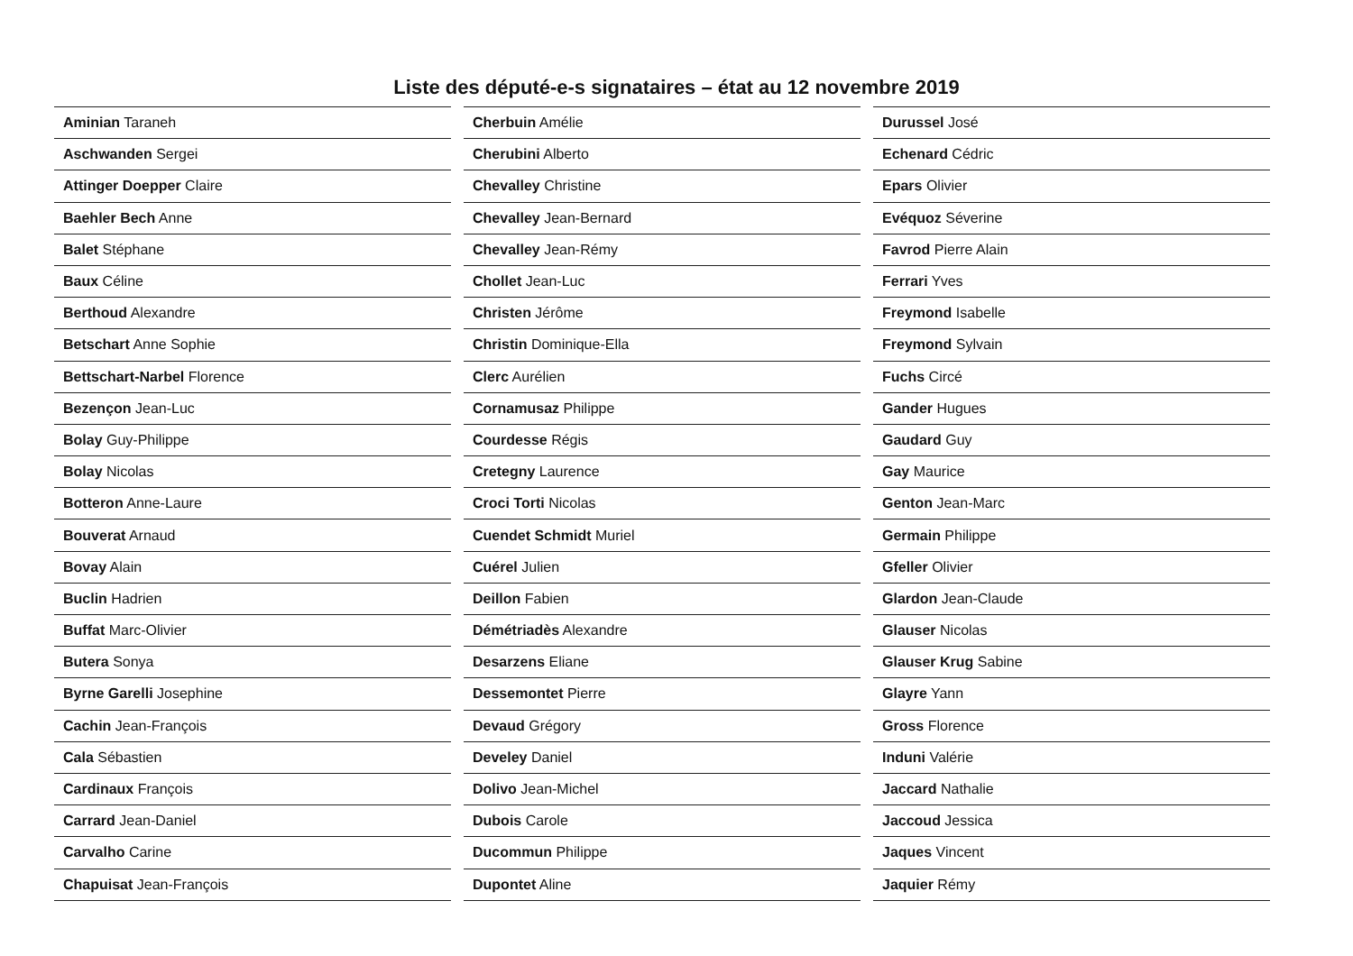Liste des député-e-s signataires – état au 12 novembre 2019
| Aminian Taraneh |
| Aschwanden Sergei |
| Attinger Doepper Claire |
| Baehler Bech Anne |
| Balet Stéphane |
| Baux Céline |
| Berthoud Alexandre |
| Betschart Anne Sophie |
| Bettschart-Narbel Florence |
| Bezençon Jean-Luc |
| Bolay Guy-Philippe |
| Bolay Nicolas |
| Botteron Anne-Laure |
| Bouverat Arnaud |
| Bovay Alain |
| Buclin Hadrien |
| Buffat Marc-Olivier |
| Butera Sonya |
| Byrne Garelli Josephine |
| Cachin Jean-François |
| Cala Sébastien |
| Cardinaux François |
| Carrard Jean-Daniel |
| Carvalho Carine |
| Chapuisat Jean-François |
| Cherbuin Amélie |
| Cherubini Alberto |
| Chevalley Christine |
| Chevalley Jean-Bernard |
| Chevalley Jean-Rémy |
| Chollet Jean-Luc |
| Christen Jérôme |
| Christin Dominique-Ella |
| Clerc Aurélien |
| Cornamusaz Philippe |
| Courdesse Régis |
| Cretegny Laurence |
| Croci Torti Nicolas |
| Cuendet Schmidt Muriel |
| Cuérel Julien |
| Deillon Fabien |
| Démétriadès Alexandre |
| Desarzens Eliane |
| Dessemontet Pierre |
| Devaud Grégory |
| Develey Daniel |
| Dolivo Jean-Michel |
| Dubois Carole |
| Ducommun Philippe |
| Dupontet Aline |
| Durussel José |
| Echenard Cédric |
| Epars Olivier |
| Evéquoz Séverine |
| Favrod Pierre Alain |
| Ferrari Yves |
| Freymond Isabelle |
| Freymond Sylvain |
| Fuchs Circé |
| Gander Hugues |
| Gaudard Guy |
| Gay Maurice |
| Genton Jean-Marc |
| Germain Philippe |
| Gfeller Olivier |
| Glardon Jean-Claude |
| Glauser Nicolas |
| Glauser Krug Sabine |
| Glayre Yann |
| Gross Florence |
| Induni Valérie |
| Jaccard Nathalie |
| Jaccoud Jessica |
| Jaques Vincent |
| Jaquier Rémy |